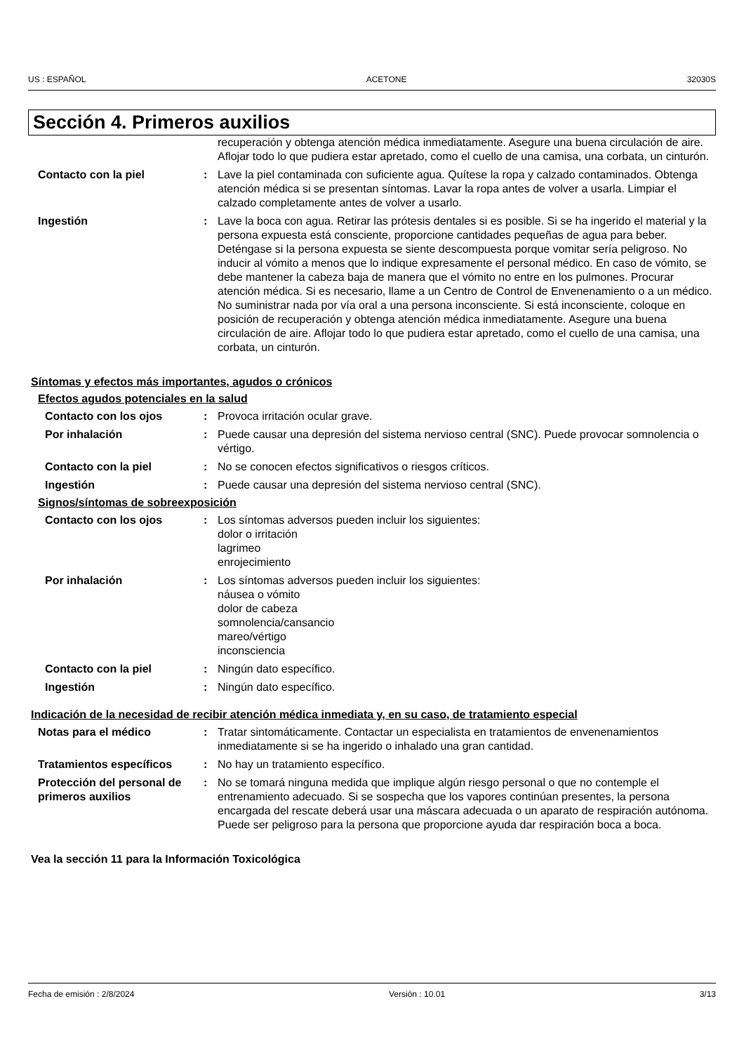US : ESPAÑOL ACETONE 32030S
Sección 4. Primeros auxilios
recuperación y obtenga atención médica inmediatamente. Asegure una buena circulación de aire. Aflojar todo lo que pudiera estar apretado, como el cuello de una camisa, una corbata, un cinturón.
Contacto con la piel : Lave la piel contaminada con suficiente agua. Quítese la ropa y calzado contaminados. Obtenga atención médica si se presentan síntomas. Lavar la ropa antes de volver a usarla. Limpiar el calzado completamente antes de volver a usarlo.
Ingestión : Lave la boca con agua. Retirar las prótesis dentales si es posible. Si se ha ingerido el material y la persona expuesta está consciente, proporcione cantidades pequeñas de agua para beber. Deténgase si la persona expuesta se siente descompuesta porque vomitar sería peligroso. No inducir al vómito a menos que lo indique expresamente el personal médico. En caso de vómito, se debe mantener la cabeza baja de manera que el vómito no entre en los pulmones. Procurar atención médica. Si es necesario, llame a un Centro de Control de Envenenamiento o a un médico. No suministrar nada por vía oral a una persona inconsciente. Si está inconsciente, coloque en posición de recuperación y obtenga atención médica inmediatamente. Asegure una buena circulación de aire. Aflojar todo lo que pudiera estar apretado, como el cuello de una camisa, una corbata, un cinturón.
Síntomas y efectos más importantes, agudos o crónicos
Efectos agudos potenciales en la salud
Contacto con los ojos : Provoca irritación ocular grave.
Por inhalación : Puede causar una depresión del sistema nervioso central (SNC). Puede provocar somnolencia o vértigo.
Contacto con la piel : No se conocen efectos significativos o riesgos críticos.
Ingestión : Puede causar una depresión del sistema nervioso central (SNC).
Signos/síntomas de sobreexposición
Contacto con los ojos : Los síntomas adversos pueden incluir los siguientes:
dolor o irritación
lagrimeo
enrojecimiento
Por inhalación : Los síntomas adversos pueden incluir los siguientes:
náusea o vómito
dolor de cabeza
somnolencia/cansancio
mareo/vértigo
inconsciencia
Contacto con la piel : Ningún dato específico.
Ingestión : Ningún dato específico.
Indicación de la necesidad de recibir atención médica inmediata y, en su caso, de tratamiento especial
Notas para el médico : Tratar sintomáticamente. Contactar un especialista en tratamientos de envenenamientos inmediatamente si se ha ingerido o inhalado una gran cantidad.
Tratamientos específicos : No hay un tratamiento específico.
Protección del personal de primeros auxilios
: No se tomará ninguna medida que implique algún riesgo personal o que no contemple el entrenamiento adecuado. Si se sospecha que los vapores continúan presentes, la persona encargada del rescate deberá usar una máscara adecuada o un aparato de respiración autónoma. Puede ser peligroso para la persona que proporcione ayuda dar respiración boca a boca.
Vea la sección 11 para la Información Toxicológica
Fecha de emisión : 2/8/2024 Versión : 10.01 3/13